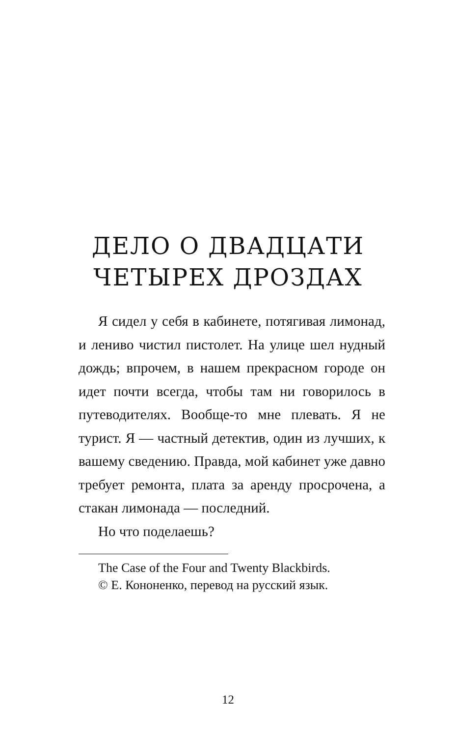ДЕЛО О ДВАДЦАТИ
ЧЕТЫРЕХ ДРОЗДАХ
Я сидел у себя в кабинете, потягивая лимонад, и лениво чистил пистолет. На улице шел нудный дождь; впрочем, в нашем прекрасном городе он идет почти всегда, чтобы там ни говорилось в путеводителях. Вообще-то мне плевать. Я не турист. Я — частный детектив, один из лучших, к вашему сведению. Правда, мой кабинет уже давно требует ремонта, плата за аренду просрочена, а стакан лимонада — последний.
Но что поделаешь?
The Case of the Four and Twenty Blackbirds.
© Е. Кононенко, перевод на русский язык.
12